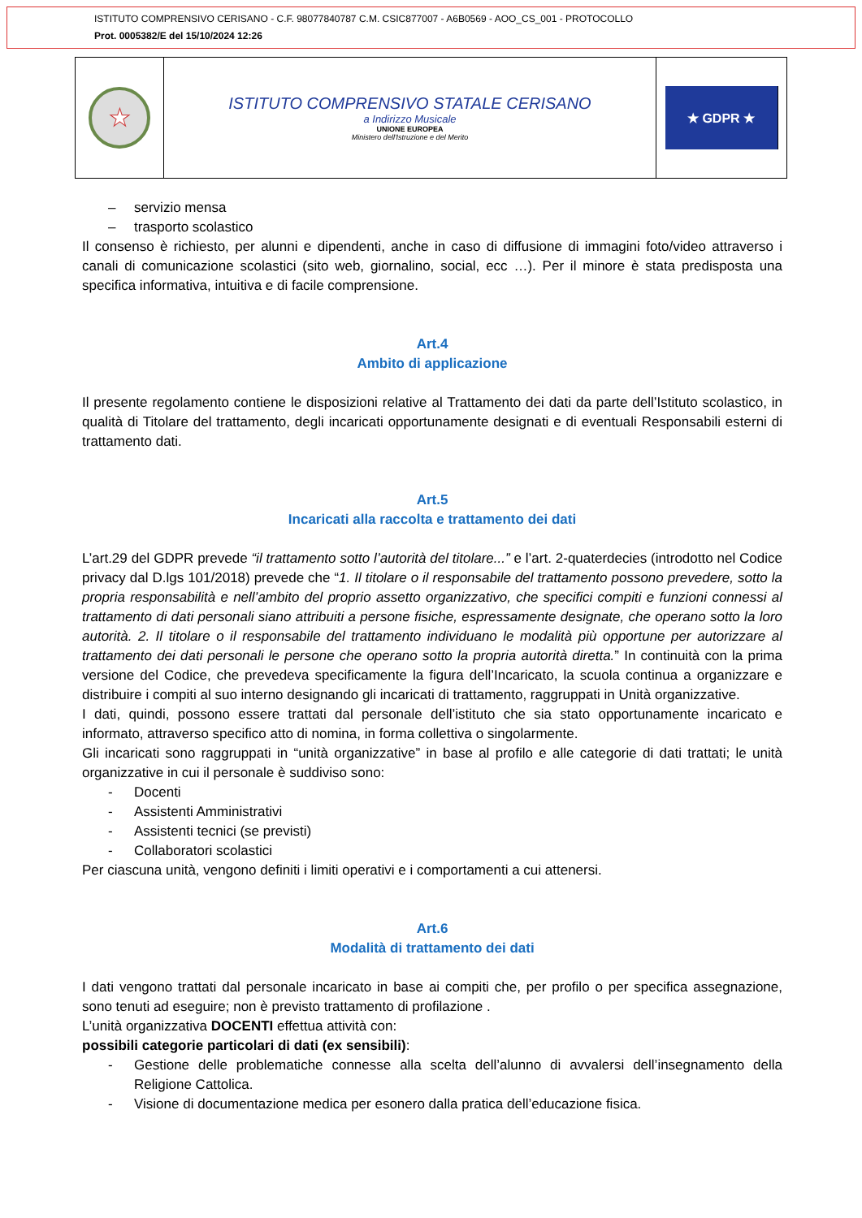ISTITUTO COMPRENSIVO CERISANO - C.F. 98077840787 C.M. CSIC877007 - A6B0569 - AOO_CS_001 - PROTOCOLLO
Prot. 0005382/E del 15/10/2024 12:26
★
ISTITUTO COMPRENSIVO STATALE CERISANO
a Indirizzo Musicale
UNIONE EUROPEA
Ministero dell'Istruzione e del Merito
★ GDPR ★
– servizio mensa
– trasporto scolastico
Il consenso è richiesto, per alunni e dipendenti, anche in caso di diffusione di immagini foto/video attraverso i canali di comunicazione scolastici (sito web, giornalino, social, ecc …). Per il minore è stata predisposta una specifica informativa, intuitiva e di facile comprensione.
Art.4
Ambito di applicazione
Il presente regolamento contiene le disposizioni relative al Trattamento dei dati da parte dell’Istituto scolastico, in qualità di Titolare del trattamento, degli incaricati opportunamente designati e di eventuali Responsabili esterni di trattamento dati.
Art.5
Incaricati alla raccolta e trattamento dei dati
L’art.29 del GDPR prevede “il trattamento sotto l’autorità del titolare...” e l’art. 2-quaterdecies (introdotto nel Codice privacy dal D.lgs 101/2018) prevede che “1. Il titolare o il responsabile del trattamento possono prevedere, sotto la propria responsabilità e nell’ambito del proprio assetto organizzativo, che specifici compiti e funzioni connessi al trattamento di dati personali siano attribuiti a persone fisiche, espressamente designate, che operano sotto la loro autorità. 2. Il titolare o il responsabile del trattamento individuano le modalità più opportune per autorizzare al trattamento dei dati personali le persone che operano sotto la propria autorità diretta.” In continuità con la prima versione del Codice, che prevedeva specificamente la figura dell’Incaricato, la scuola continua a organizzare e distribuire i compiti al suo interno designando gli incaricati di trattamento, raggruppati in Unità organizzative.
I dati, quindi, possono essere trattati dal personale dell’istituto che sia stato opportunamente incaricato e informato, attraverso specifico atto di nomina, in forma collettiva o singolarmente.
Gli incaricati sono raggruppati in “unità organizzative” in base al profilo e alle categorie di dati trattati; le unità organizzative in cui il personale è suddiviso sono:
- Docenti
- Assistenti Amministrativi
- Assistenti tecnici (se previsti)
- Collaboratori scolastici
Per ciascuna unità, vengono definiti i limiti operativi e i comportamenti a cui attenersi.
Art.6
Modalità di trattamento dei dati
I dati vengono trattati dal personale incaricato in base ai compiti che, per profilo o per specifica assegnazione, sono tenuti ad eseguire; non è previsto trattamento di profilazione .
L’unità organizzativa DOCENTI effettua attività con:
possibili categorie particolari di dati (ex sensibili):
- Gestione delle problematiche connesse alla scelta dell’alunno di avvalersi dell’insegnamento della Religione Cattolica.
- Visione di documentazione medica per esonero dalla pratica dell’educazione fisica.